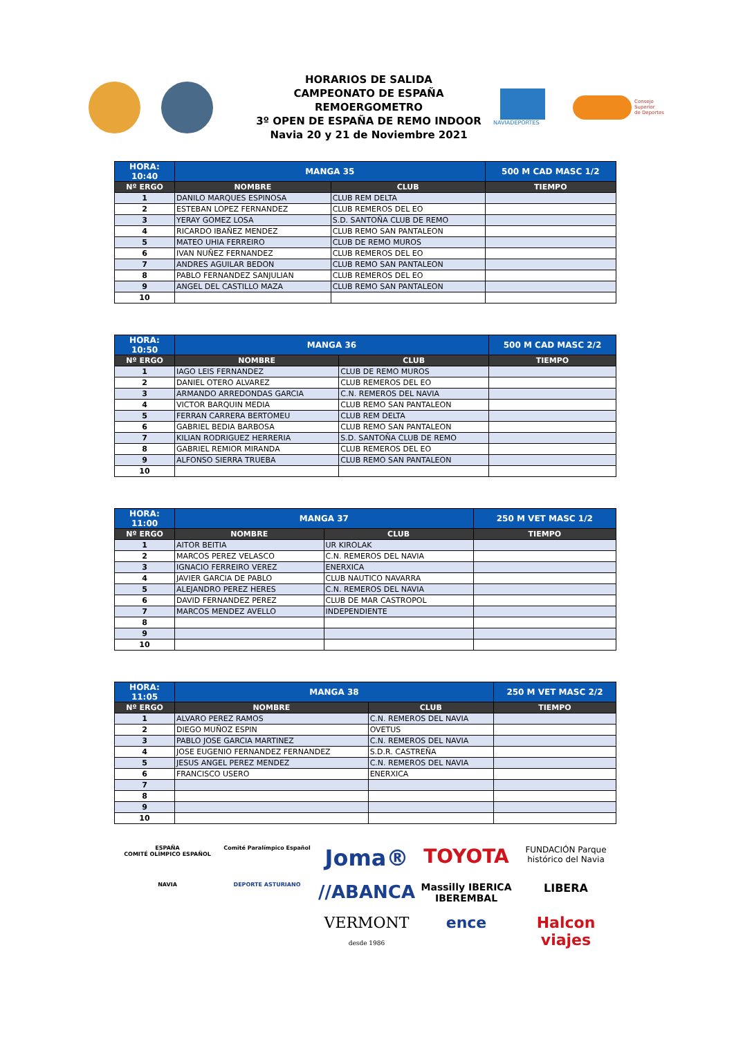HORARIOS DE SALIDA
CAMPEONATO DE ESPAÑA REMOERGOMETRO
3º OPEN DE ESPAÑA DE REMO INDOOR
Navia 20 y 21 de Noviembre 2021
NAVIADEPORTES
Consejo
Superior
de Deportes
| HORA: 10:40 | MANGA 35 | | 500 M CAD MASC 1/2 |
| Nº ERGO | NOMBRE | CLUB | TIEMPO |
| 1 | DANILO MARQUES ESPINOSA | CLUB REM DELTA | |
| 2 | ESTEBAN LOPEZ FERNANDEZ | CLUB REMEROS DEL EO | |
| 3 | YERAY GOMEZ LOSA | S.D. SANTOÑA CLUB DE REMO | |
| 4 | RICARDO IBAÑEZ MENDEZ | CLUB REMO SAN PANTALEON | |
| 5 | MATEO UHIA FERREIRO | CLUB DE REMO MUROS | |
| 6 | IVAN NUÑEZ FERNANDEZ | CLUB REMEROS DEL EO | |
| 7 | ANDRES AGUILAR BEDON | CLUB REMO SAN PANTALEON | |
| 8 | PABLO FERNANDEZ SANJULIAN | CLUB REMEROS DEL EO | |
| 9 | ANGEL DEL CASTILLO MAZA | CLUB REMO SAN PANTALEON | |
| 10 | | | |
| HORA: 10:50 | MANGA 36 | | 500 M CAD MASC 2/2 |
| Nº ERGO | NOMBRE | CLUB | TIEMPO |
| 1 | IAGO LEIS FERNANDEZ | CLUB DE REMO MUROS | |
| 2 | DANIEL OTERO ALVAREZ | CLUB REMEROS DEL EO | |
| 3 | ARMANDO ARREDONDAS GARCIA | C.N. REMEROS DEL NAVIA | |
| 4 | VICTOR BARQUIN MEDIA | CLUB REMO SAN PANTALEON | |
| 5 | FERRAN CARRERA BERTOMEU | CLUB REM DELTA | |
| 6 | GABRIEL BEDIA BARBOSA | CLUB REMO SAN PANTALEON | |
| 7 | KILIAN RODRIGUEZ HERRERIA | S.D. SANTOÑA CLUB DE REMO | |
| 8 | GABRIEL REMIOR MIRANDA | CLUB REMEROS DEL EO | |
| 9 | ALFONSO SIERRA TRUEBA | CLUB REMO SAN PANTALEON | |
| 10 | | | |
| HORA: 11:00 | MANGA 37 | | 250 M VET MASC 1/2 |
| Nº ERGO | NOMBRE | CLUB | TIEMPO |
| 1 | AITOR BEITIA | UR KIROLAK | |
| 2 | MARCOS PEREZ VELASCO | C.N. REMEROS DEL NAVIA | |
| 3 | IGNACIO FERREIRO VEREZ | ENERXICA | |
| 4 | JAVIER GARCIA DE PABLO | CLUB NAUTICO NAVARRA | |
| 5 | ALEJANDRO PEREZ HERES | C.N. REMEROS DEL NAVIA | |
| 6 | DAVID FERNANDEZ PEREZ | CLUB DE MAR CASTROPOL | |
| 7 | MARCOS MENDEZ AVELLO | INDEPENDIENTE | |
| 8 | | | |
| 9 | | | |
| 10 | | | |
| HORA: 11:05 | MANGA 38 | | 250 M VET MASC 2/2 |
| Nº ERGO | NOMBRE | CLUB | TIEMPO |
| 1 | ALVARO PEREZ RAMOS | C.N. REMEROS DEL NAVIA | |
| 2 | DIEGO MUÑOZ ESPIN | OVETUS | |
| 3 | PABLO JOSE GARCIA MARTINEZ | C.N. REMEROS DEL NAVIA | |
| 4 | JOSE EUGENIO FERNANDEZ FERNANDEZ | S.D.R. CASTREÑA | |
| 5 | JESUS ANGEL PEREZ MENDEZ | C.N. REMEROS DEL NAVIA | |
| 6 | FRANCISCO USERO | ENERXICA | |
| 7 | | | |
| 8 | | | |
| 9 | | | |
| 10 | | | |
ESPAÑA
COMITÉ OLÍMPICO ESPAÑOL
Comité Paralímpico Español
Joma®
TOYOTA
FUNDACIÓN Parque histórico del Navia
NAVIA
DEPORTE ASTURIANO
//ABANCA
Massilly IBERICA IBEREMBAL
LIBERA
VERMONT desde 1986
ence
Halcon viajes